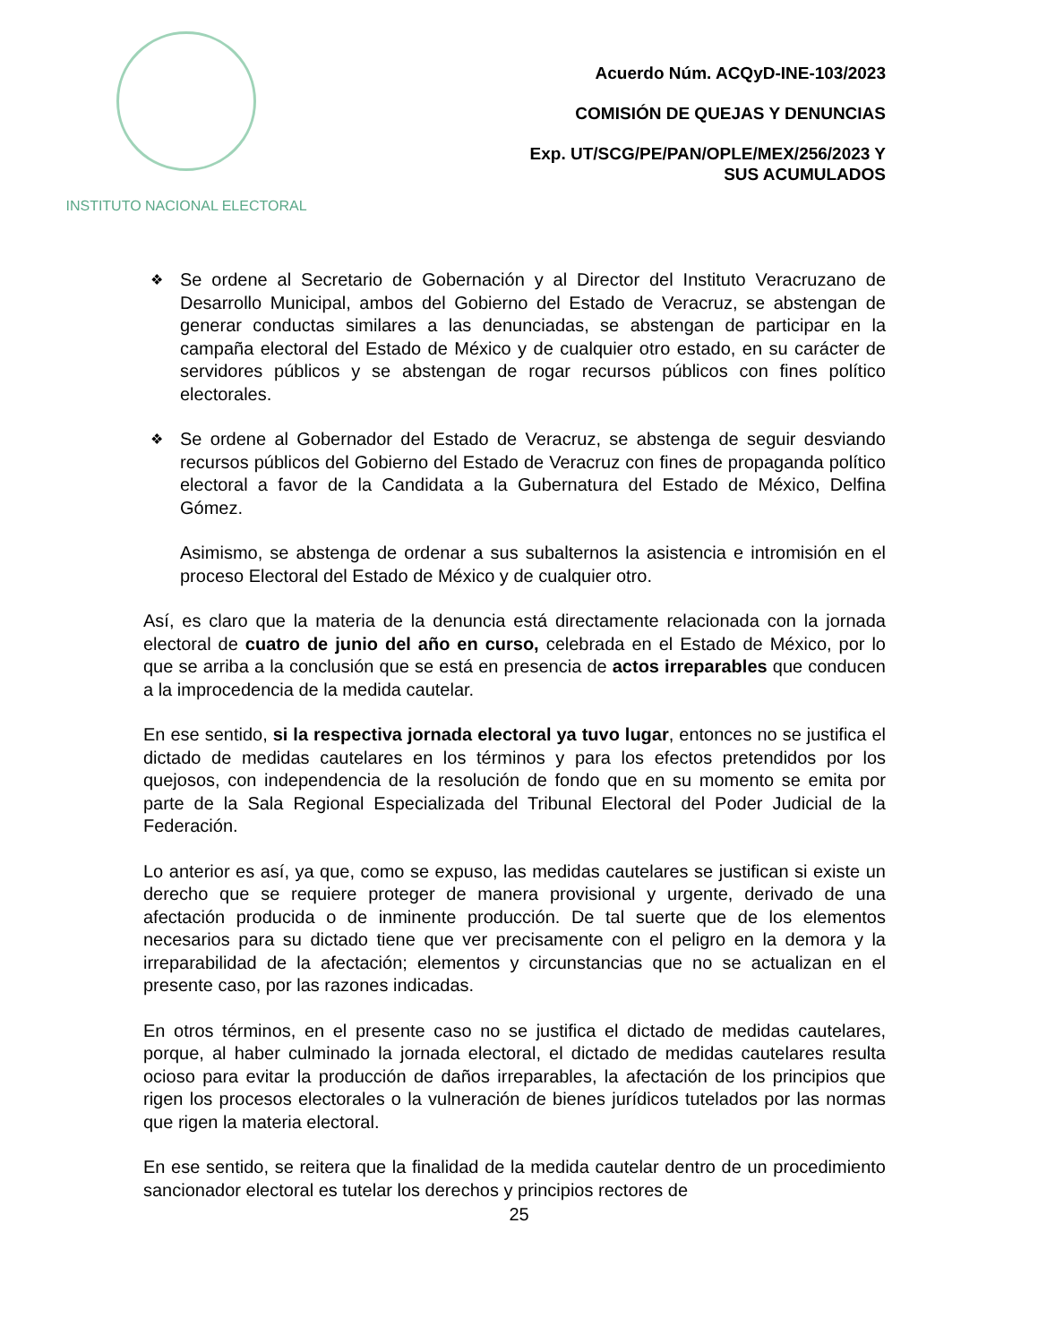INSTITUTO NACIONAL ELECTORAL
Acuerdo Núm. ACQyD-INE-103/2023
COMISIÓN DE QUEJAS Y DENUNCIAS
Exp. UT/SCG/PE/PAN/OPLE/MEX/256/2023 Y
SUS ACUMULADOS
❖ Se ordene al Secretario de Gobernación y al Director del Instituto Veracruzano de Desarrollo Municipal, ambos del Gobierno del Estado de Veracruz, se abstengan de generar conductas similares a las denunciadas, se abstengan de participar en la campaña electoral del Estado de México y de cualquier otro estado, en su carácter de servidores públicos y se abstengan de rogar recursos públicos con fines político electorales.
❖ Se ordene al Gobernador del Estado de Veracruz, se abstenga de seguir desviando recursos públicos del Gobierno del Estado de Veracruz con fines de propaganda político electoral a favor de la Candidata a la Gubernatura del Estado de México, Delfina Gómez.
Asimismo, se abstenga de ordenar a sus subalternos la asistencia e intromisión en el proceso Electoral del Estado de México y de cualquier otro.
Así, es claro que la materia de la denuncia está directamente relacionada con la jornada electoral de cuatro de junio del año en curso, celebrada en el Estado de México, por lo que se arriba a la conclusión que se está en presencia de actos irreparables que conducen a la improcedencia de la medida cautelar.
En ese sentido, si la respectiva jornada electoral ya tuvo lugar, entonces no se justifica el dictado de medidas cautelares en los términos y para los efectos pretendidos por los quejosos, con independencia de la resolución de fondo que en su momento se emita por parte de la Sala Regional Especializada del Tribunal Electoral del Poder Judicial de la Federación.
Lo anterior es así, ya que, como se expuso, las medidas cautelares se justifican si existe un derecho que se requiere proteger de manera provisional y urgente, derivado de una afectación producida o de inminente producción. De tal suerte que de los elementos necesarios para su dictado tiene que ver precisamente con el peligro en la demora y la irreparabilidad de la afectación; elementos y circunstancias que no se actualizan en el presente caso, por las razones indicadas.
En otros términos, en el presente caso no se justifica el dictado de medidas cautelares, porque, al haber culminado la jornada electoral, el dictado de medidas cautelares resulta ocioso para evitar la producción de daños irreparables, la afectación de los principios que rigen los procesos electorales o la vulneración de bienes jurídicos tutelados por las normas que rigen la materia electoral.
En ese sentido, se reitera que la finalidad de la medida cautelar dentro de un procedimiento sancionador electoral es tutelar los derechos y principios rectores de
25